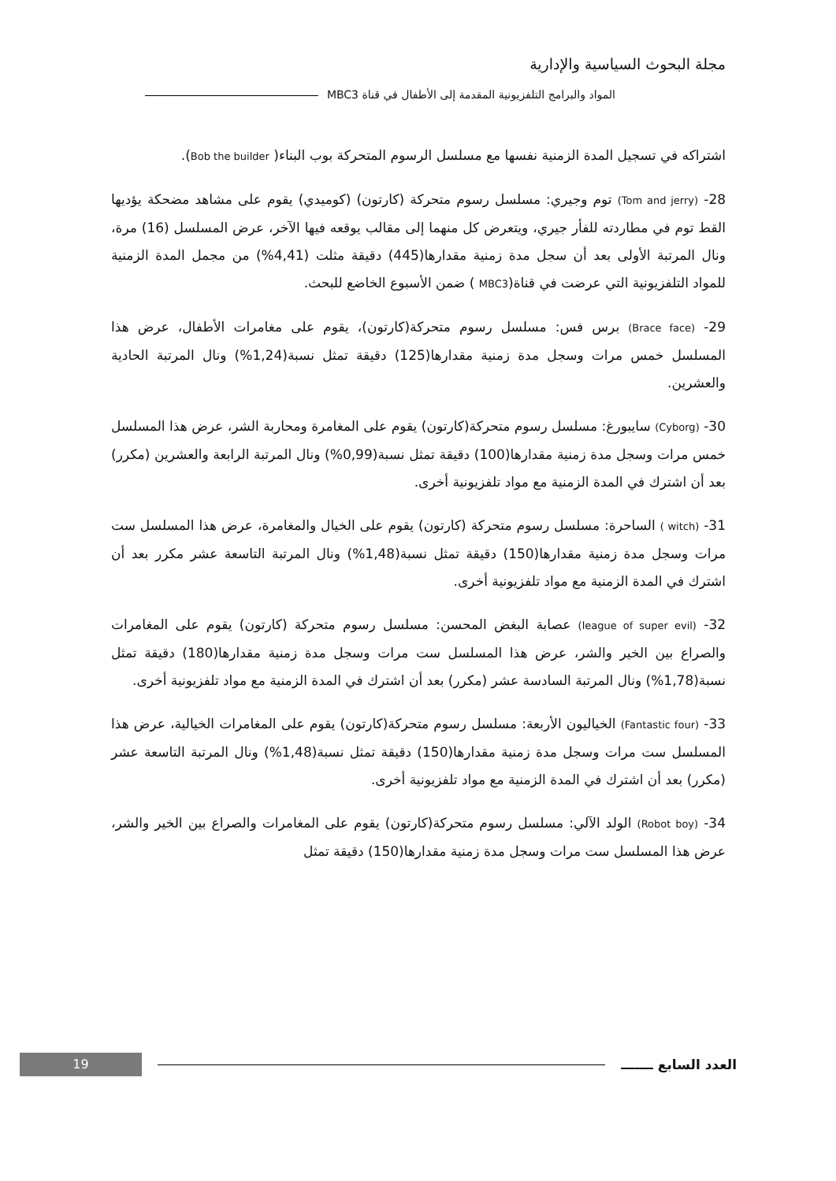مجلة البحوث السياسية والإدارية
المواد والبرامج التلفزيونية المقدمة إلى الأطفال في قناة MBC3
اشتراكه في تسجيل المدة الزمنية نفسها مع مسلسل الرسوم المتحركة بوب البناء( Bob the builder).
28- (Tom and jerry) توم وجيري: مسلسل رسوم متحركة (كارتون) (كوميدي) يقوم على مشاهد مضحكة يؤديها القط توم في مطاردته للفأر جيري، ويتعرض كل منهما إلى مقالب يوقعه فيها الآخر، عرض المسلسل (16) مرة، ونال المرتبة الأولى بعد أن سجل مدة زمنية مقدارها(445) دقيقة مثلت (4,41%) من مجمل المدة الزمنية للمواد التلفزيونية التي عرضت في قناة(MBC3 ) ضمن الأسبوع الخاضع للبحث.
29- (Brace face) برس فس: مسلسل رسوم متحركة(كارتون)، يقوم على مغامرات الأطفال، عرض هذا المسلسل خمس مرات وسجل مدة زمنية مقدارها(125) دقيقة تمثل نسبة(1,24%) ونال المرتبة الحادية والعشرين.
30- (Cyborg) سايبورغ: مسلسل رسوم متحركة(كارتون) يقوم على المغامرة ومحاربة الشر، عرض هذا المسلسل خمس مرات وسجل مدة زمنية مقدارها(100) دقيقة تمثل نسبة(0,99%) ونال المرتبة الرابعة والعشرين (مكرر) بعد أن اشترك في المدة الزمنية مع مواد تلفزيونية أخرى.
31- (witch ) الساحرة: مسلسل رسوم متحركة (كارتون) يقوم على الخيال والمغامرة، عرض هذا المسلسل ست مرات وسجل مدة زمنية مقدارها(150) دقيقة تمثل نسبة(1,48%) ونال المرتبة التاسعة عشر مكرر بعد أن اشترك في المدة الزمنية مع مواد تلفزيونية أخرى.
32- (league of super evil) عصابة البغض المحسن: مسلسل رسوم متحركة (كارتون) يقوم على المغامرات والصراع بين الخير والشر، عرض هذا المسلسل ست مرات وسجل مدة زمنية مقدارها(180) دقيقة تمثل نسبة(1,78%) ونال المرتبة السادسة عشر (مكرر) بعد أن اشترك في المدة الزمنية مع مواد تلفزيونية أخرى.
33- (Fantastic four) الخياليون الأربعة: مسلسل رسوم متحركة(كارتون) يقوم على المغامرات الخيالية، عرض هذا المسلسل ست مرات وسجل مدة زمنية مقدارها(150) دقيقة تمثل نسبة(1,48%) ونال المرتبة التاسعة عشر (مكرر) بعد أن اشترك في المدة الزمنية مع مواد تلفزيونية أخرى.
34- (Robot boy) الولد الآلي: مسلسل رسوم متحركة(كارتون) يقوم على المغامرات والصراع بين الخير والشر، عرض هذا المسلسل ست مرات وسجل مدة زمنية مقدارها(150) دقيقة تمثل
19
العدد السابع ـــــــ